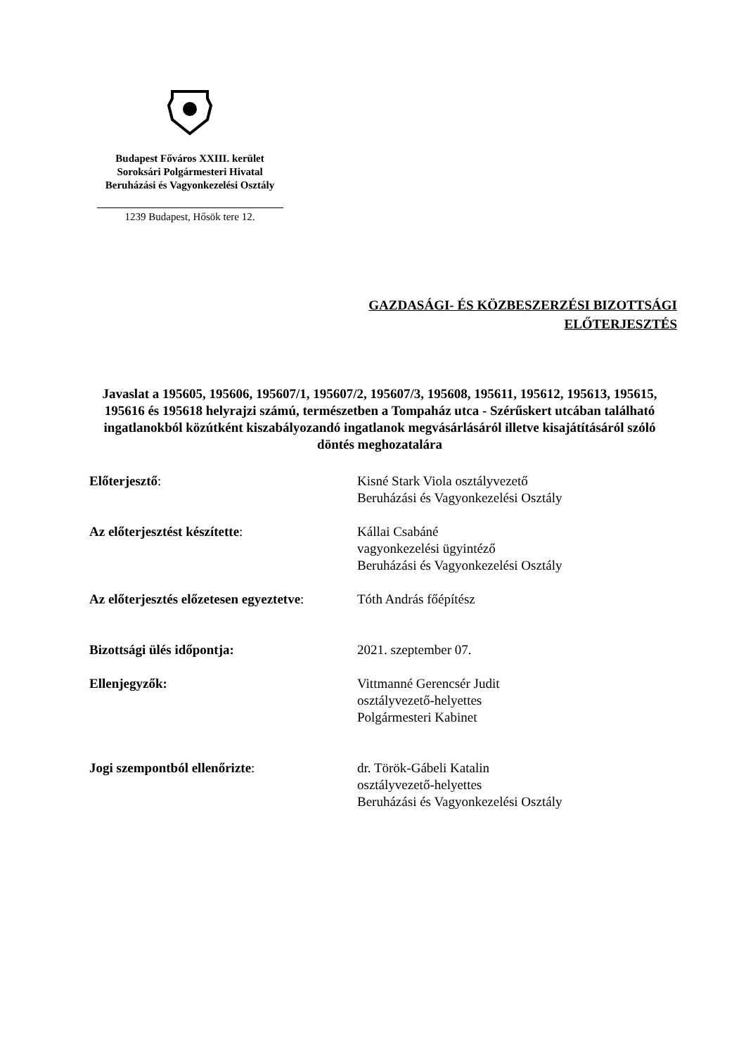Budapest Főváros XXIII. kerület
Soroksári Polgármesteri Hivatal
Beruházási és Vagyonkezelési Osztály
1239 Budapest, Hősök tere 12.
GAZDASÁGI- ÉS KÖZBESZERZÉSI BIZOTTSÁGI
ELŐTERJESZTÉS
Javaslat a 195605, 195606, 195607/1, 195607/2, 195607/3, 195608, 195611, 195612, 195613, 195615, 195616 és 195618 helyrajzi számú, természetben a Tompaház utca - Szérűskert utcában található ingatlanokból közútként kiszabályozandó ingatlanok megvásárlásáról illetve kisajátításáról szóló döntés meghozatalára
Előterjesztő: Kisné Stark Viola osztályvezető
Beruházási és Vagyonkezelési Osztály
Az előterjesztést készítette: Kállai Csabáné
vagyonkezelési ügyintéző
Beruházási és Vagyonkezelési Osztály
Az előterjesztés előzetesen egyeztetve:
Tóth András főépítész
Bizottsági ülés időpontja: 2021. szeptember 07.
Ellenjegyzők: Vittmanné Gerencsér Judit
osztályvezető-helyettes
Polgármesteri Kabinet
Jogi szempontból ellenőrizte: dr. Török-Gábeli Katalin
osztályvezető-helyettes
Beruházási és Vagyonkezelési Osztály